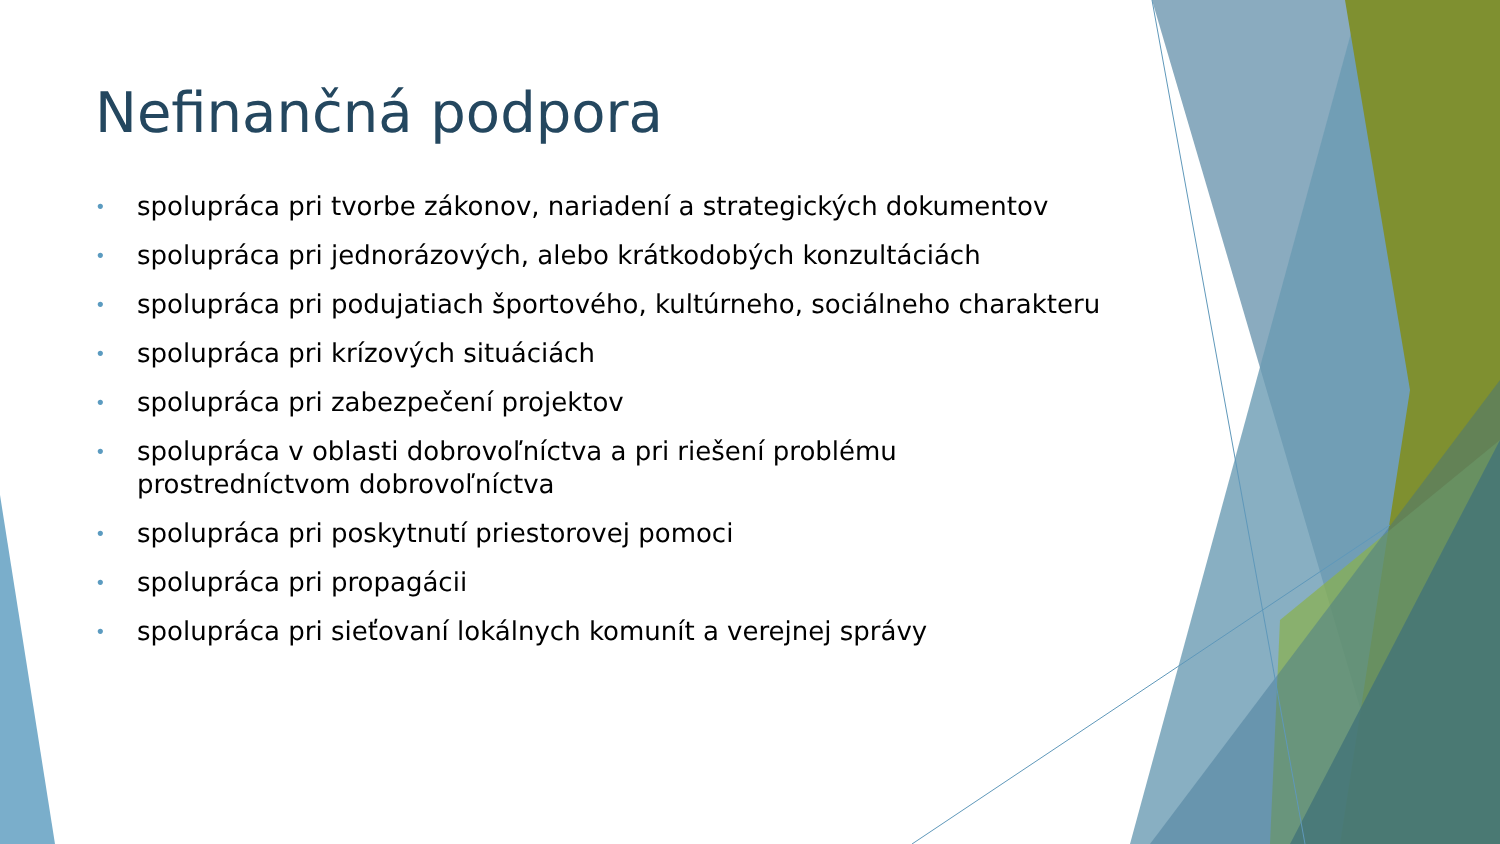Nefinančná podpora
• spolupráca pri tvorbe zákonov, nariadení a strategických dokumentov
• spolupráca pri jednorázových, alebo krátkodobých konzultáciách
• spolupráca pri podujatiach športového, kultúrneho, sociálneho charakteru
• spolupráca pri krízových situáciách
• spolupráca pri zabezpečení projektov
• spolupráca v oblasti dobrovoľníctva a pri riešení problému prostredníctvom dobrovoľníctva
• spolupráca pri poskytnutí priestorovej pomoci
• spolupráca pri propagácii
• spolupráca pri sieťovaní lokálnych komunít a verejnej správy